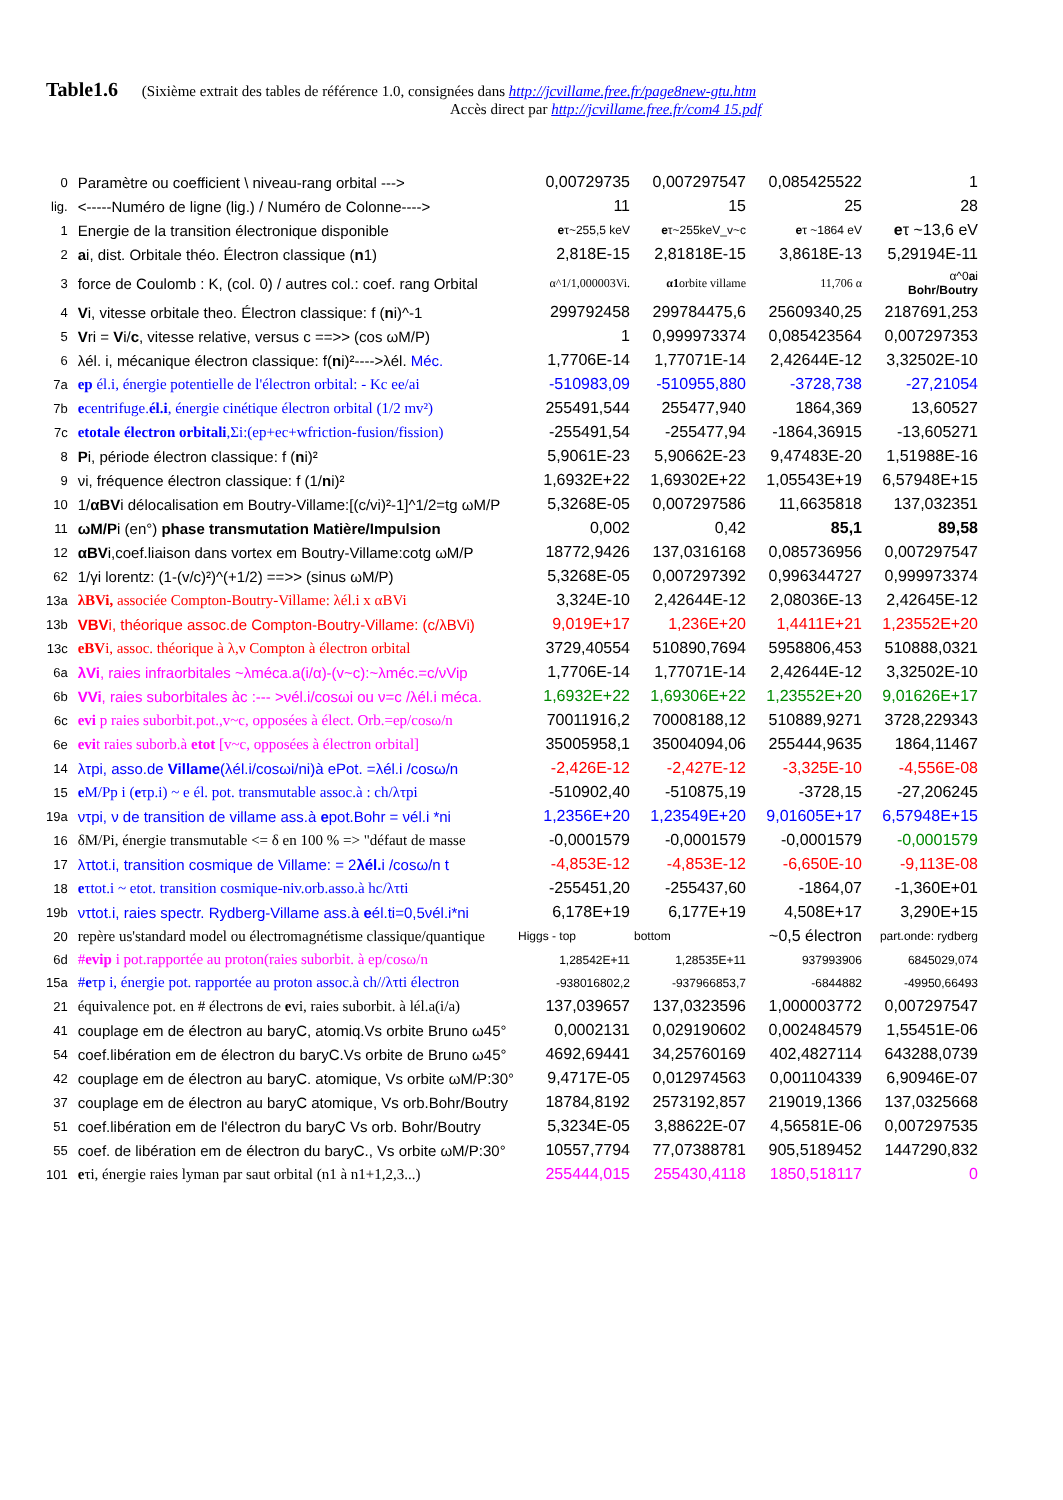Table1.6 (Sixième extrait des tables de référence 1.0, consignées dans http://jcvillame.free.fr/page8new-gtu.htm
Accès direct par http://jcvillame.free.fr/com4 15.pdf
| 0 | Paramètre ou coefficient \ niveau-rang orbital ---> | 0,00729735 | 0,007297547 | 0,085425522 | 1 |
| lig. | <-----Numéro de ligne (lig.) / Numéro de Colonne----> | 11 | 15 | 25 | 28 |
| 1 | Energie de la transition électronique disponible | e τ~255,5 keV | e τ~255keV_v~c | e τ ~1864 eV | e τ ~13,6 eV |
| 2 | a i, dist. Orbitale théo. Électron classique ( n 1) | 2,818E-15 | 2,81818E-15 | 3,8618E-13 | 5,29194E-11 |
| 3 | force de Coulomb : K, (col. 0) / autres col.: coef. rang Orbital | α^1/1,000003Vi. | α1 orbite villame | 11,706 α | α^0 a i Bohr/Boutry |
| 4 | V i, vitesse orbitale theo. Électron classique: f ( n i)^-1 | 299792458 | 299784475,6 | 25609340,25 | 2187691,253 |
| 5 | V ri = V i/ c , vitesse relative, versus c ==>> (cos ωM/P) | 1 | 0,999973374 | 0,085423564 | 0,007297353 |
| 6 | λél. i, mécanique électron classique: f( n i)²---->λél. Méc. | 1,7706E-14 | 1,77071E-14 | 2,42644E-12 | 3,32502E-10 |
| 7a | ep él.i, énergie potentielle de l'électron orbital: - Kc ee/ai | -510983,09 | -510955,880 | -3728,738 | -27,21054 |
| 7b | e centrifuge. él.i , énergie cinétique électron orbital (1/2 mv²) | 255491,544 | 255477,940 | 1864,369 | 13,60527 |
| 7c | etotale électron orbitali ,Σi:(ep+ec+wfriction-fusion/fission) | -255491,54 | -255477,94 | -1864,36915 | -13,605271 |
| 8 | P i, période électron classique: f ( n i)² | 5,9061E-23 | 5,90662E-23 | 9,47483E-20 | 1,51988E-16 |
| 9 | νi, fréquence électron classique: f (1/ n i)² | 1,6932E+22 | 1,69302E+22 | 1,05543E+19 | 6,57948E+15 |
| 10 | 1/ αBV i délocalisation em Boutry-Villame:[(c/vi)²-1]^1/2=tg ωM/P | 5,3268E-05 | 0,007297586 | 11,6635818 | 137,032351 |
| 11 | ωM/P i (en°) phase transmutation Matière/Impulsion | 0,002 | 0,42 | 85,1 | 89,58 |
| 12 | αBV i,coef.liaison dans vortex em Boutry-Villame:cotg ωM/P | 18772,9426 | 137,0316168 | 0,085736956 | 0,007297547 |
| 62 | 1/γi lorentz: (1-(v/c)²)^(+1/2) ==>> (sinus ωM/P) | 5,3268E-05 | 0,007297392 | 0,996344727 | 0,999973374 |
| 13a | λBVi, associée Compton-Boutry-Villame: λél.i x αBVi | 3,324E-10 | 2,42644E-12 | 2,08036E-13 | 2,42645E-12 |
| 13b | VBV i, théorique assoc.de Compton-Boutry-Villame: (c/λBVi) | 9,019E+17 | 1,236E+20 | 1,4411E+21 | 1,23552E+20 |
| 13c | eBV i, assoc. théorique à λ,ν Compton à électron orbital | 3729,40554 | 510890,7694 | 5958806,453 | 510888,0321 |
| 6a | λVi , raies infraorbitales ~λméca.a(i/α)-(v~c):~λméc.=c/νVip | 1,7706E-14 | 1,77071E-14 | 2,42644E-12 | 3,32502E-10 |
| 6b | VVi , raies suborbitales àc :--- >νél.i/cosωi ou ν=c /λél.i méca. | 1,6932E+22 | 1,69306E+22 | 1,23552E+20 | 9,01626E+17 |
| 6c | evi p raies suborbit.pot.,v~c, opposées à élect. Orb.=ep/cosω/n | 70011916,2 | 70008188,12 | 510889,9271 | 3728,229343 |
| 6e | evi t raies suborb.à etot [v~c, opposées à électron orbital] | 35005958,1 | 35004094,06 | 255444,9635 | 1864,11467 |
| 14 | λτpi, asso.de Villame (λél.i/cosωi/ni)à ePot. =λél.i /cosω/n | -2,426E-12 | -2,427E-12 | -3,325E-10 | -4,556E-08 |
| 15 | e M/Pp i ( e τp.i) ~ e él. pot. transmutable assoc.à : ch/λτpi | -510902,40 | -510875,19 | -3728,15 | -27,206245 |
| 19a | ντpi, ν de transition de villame ass.à e pot.Bohr = νél.i *ni | 1,2356E+20 | 1,23549E+20 | 9,01605E+17 | 6,57948E+15 |
| 16 | δM/Pi, énergie transmutable <= δ en 100 % => "défaut de masse | -0,0001579 | -0,0001579 | -0,0001579 | -0,0001579 |
| 17 | λτtot.i, transition cosmique de Villame: = 2 λél. i /cosω/n t | -4,853E-12 | -4,853E-12 | -6,650E-10 | -9,113E-08 |
| 18 | e τtot.i ~ etot. transition cosmique-niv.orb.asso.à hc/λτti | -255451,20 | -255437,60 | -1864,07 | -1,360E+01 |
| 19b | ντtot.i, raies spectr. Rydberg-Villame ass.à e él.ti=0,5νél.i*ni | 6,178E+19 | 6,177E+19 | 4,508E+17 | 3,290E+15 |
| 20 | repère us'standard model ou électromagnétisme classique/quantique | Higgs - top | bottom | ~0,5 électron | part.onde: rydberg |
| 6d | # evip i pot.rapportée au proton(raies suborbit. à ep/cosω/n | 1,28542E+11 | 1,28535E+11 | 937993906 | 6845029,074 |
| 15a | # e τp i, énergie pot. rapportée au proton assoc.à ch//λτti électron | -938016802,2 | -937966853,7 | -6844882 | -49950,66493 |
| 21 | équivalence pot. en # électrons de e vi, raies suborbit. à lél.a(i/a) | 137,039657 | 137,0323596 | 1,000003772 | 0,007297547 |
| 41 | couplage em de électron au baryC, atomiq.Vs orbite Bruno ω45° | 0,0002131 | 0,029190602 | 0,002484579 | 1,55451E-06 |
| 54 | coef.libération em de électron du baryC.Vs orbite de Bruno ω45° | 4692,69441 | 34,25760169 | 402,4827114 | 643288,0739 |
| 42 | couplage em de électron au baryC. atomique, Vs orbite ωM/P:30° | 9,4717E-05 | 0,012974563 | 0,001104339 | 6,90946E-07 |
| 37 | couplage em de électron au baryC atomique, Vs orb.Bohr/Boutry | 18784,8192 | 2573192,857 | 219019,1366 | 137,0325668 |
| 51 | coef.libération em de l'électron du baryC Vs orb. Bohr/Boutry | 5,3234E-05 | 3,88622E-07 | 4,56581E-06 | 0,007297535 |
| 55 | coef. de libération em de électron du baryC., Vs orbite ωM/P:30° | 10557,7794 | 77,07388781 | 905,5189452 | 1447290,832 |
| 101 | e τi, énergie raies lyman par saut orbital (n1 à n1+1,2,3...) | 255444,015 | 255430,4118 | 1850,518117 | 0 |